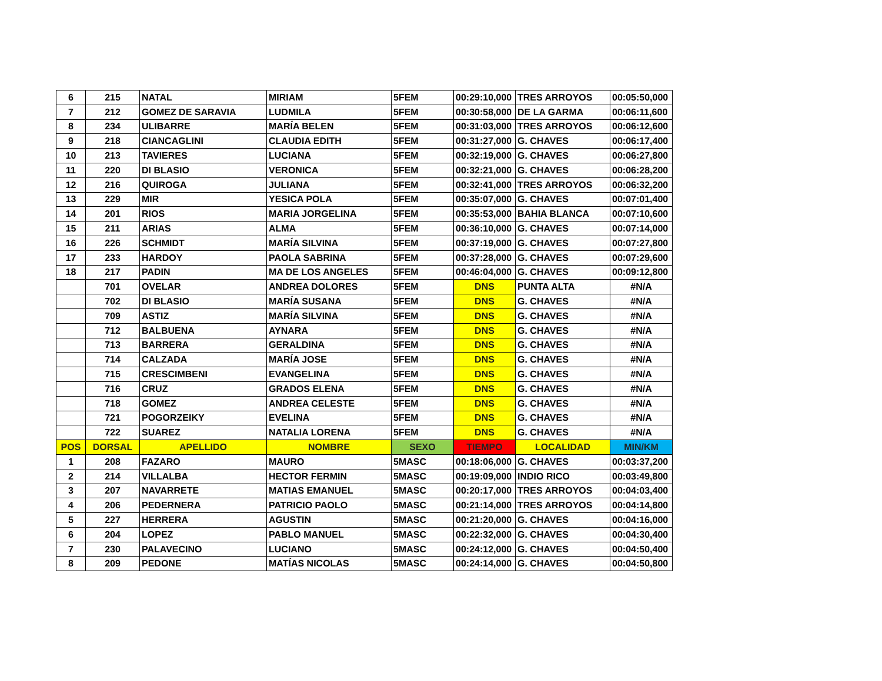| 6 | 215 | NATAL | MIRIAM | 5FEM | 00:29:10,000 | TRES ARROYOS | 00:05:50,000 |
| 7 | 212 | GOMEZ DE SARAVIA | LUDMILA | 5FEM | 00:30:58,000 | DE LA GARMA | 00:06:11,600 |
| 8 | 234 | ULIBARRE | MARÍA BELEN | 5FEM | 00:31:03,000 | TRES ARROYOS | 00:06:12,600 |
| 9 | 218 | CIANCAGLINI | CLAUDIA EDITH | 5FEM | 00:31:27,000 | G. CHAVES | 00:06:17,400 |
| 10 | 213 | TAVIERES | LUCIANA | 5FEM | 00:32:19,000 | G. CHAVES | 00:06:27,800 |
| 11 | 220 | DI BLASIO | VERONICA | 5FEM | 00:32:21,000 | G. CHAVES | 00:06:28,200 |
| 12 | 216 | QUIROGA | JULIANA | 5FEM | 00:32:41,000 | TRES ARROYOS | 00:06:32,200 |
| 13 | 229 | MIR | YESICA POLA | 5FEM | 00:35:07,000 | G. CHAVES | 00:07:01,400 |
| 14 | 201 | RIOS | MARIA JORGELINA | 5FEM | 00:35:53,000 | BAHIA BLANCA | 00:07:10,600 |
| 15 | 211 | ARIAS | ALMA | 5FEM | 00:36:10,000 | G. CHAVES | 00:07:14,000 |
| 16 | 226 | SCHMIDT | MARÍA SILVINA | 5FEM | 00:37:19,000 | G. CHAVES | 00:07:27,800 |
| 17 | 233 | HARDOY | PAOLA SABRINA | 5FEM | 00:37:28,000 | G. CHAVES | 00:07:29,600 |
| 18 | 217 | PADIN | MA DE LOS ANGELES | 5FEM | 00:46:04,000 | G. CHAVES | 00:09:12,800 |
| | 701 | OVELAR | ANDREA DOLORES | 5FEM | DNS | PUNTA ALTA | #N/A |
| | 702 | DI BLASIO | MARÍA SUSANA | 5FEM | DNS | G. CHAVES | #N/A |
| | 709 | ASTIZ | MARÍA SILVINA | 5FEM | DNS | G. CHAVES | #N/A |
| | 712 | BALBUENA | AYNARA | 5FEM | DNS | G. CHAVES | #N/A |
| | 713 | BARRERA | GERALDINA | 5FEM | DNS | G. CHAVES | #N/A |
| | 714 | CALZADA | MARÍA JOSE | 5FEM | DNS | G. CHAVES | #N/A |
| | 715 | CRESCIMBENI | EVANGELINA | 5FEM | DNS | G. CHAVES | #N/A |
| | 716 | CRUZ | GRADOS ELENA | 5FEM | DNS | G. CHAVES | #N/A |
| | 718 | GOMEZ | ANDREA CELESTE | 5FEM | DNS | G. CHAVES | #N/A |
| | 721 | POGORZEIKY | EVELINA | 5FEM | DNS | G. CHAVES | #N/A |
| | 722 | SUAREZ | NATALIA LORENA | 5FEM | DNS | G. CHAVES | #N/A |
| POS | DORSAL | APELLIDO | NOMBRE | SEXO | TIEMPO | LOCALIDAD | MIN/KM |
| 1 | 208 | FAZARO | MAURO | 5MASC | 00:18:06,000 | G. CHAVES | 00:03:37,200 |
| 2 | 214 | VILLALBA | HECTOR FERMIN | 5MASC | 00:19:09,000 | INDIO RICO | 00:03:49,800 |
| 3 | 207 | NAVARRETE | MATIAS EMANUEL | 5MASC | 00:20:17,000 | TRES ARROYOS | 00:04:03,400 |
| 4 | 206 | PEDERNERA | PATRICIO PAOLO | 5MASC | 00:21:14,000 | TRES ARROYOS | 00:04:14,800 |
| 5 | 227 | HERRERA | AGUSTIN | 5MASC | 00:21:20,000 | G. CHAVES | 00:04:16,000 |
| 6 | 204 | LOPEZ | PABLO MANUEL | 5MASC | 00:22:32,000 | G. CHAVES | 00:04:30,400 |
| 7 | 230 | PALAVECINO | LUCIANO | 5MASC | 00:24:12,000 | G. CHAVES | 00:04:50,400 |
| 8 | 209 | PEDONE | MATÍAS NICOLAS | 5MASC | 00:24:14,000 | G. CHAVES | 00:04:50,800 |